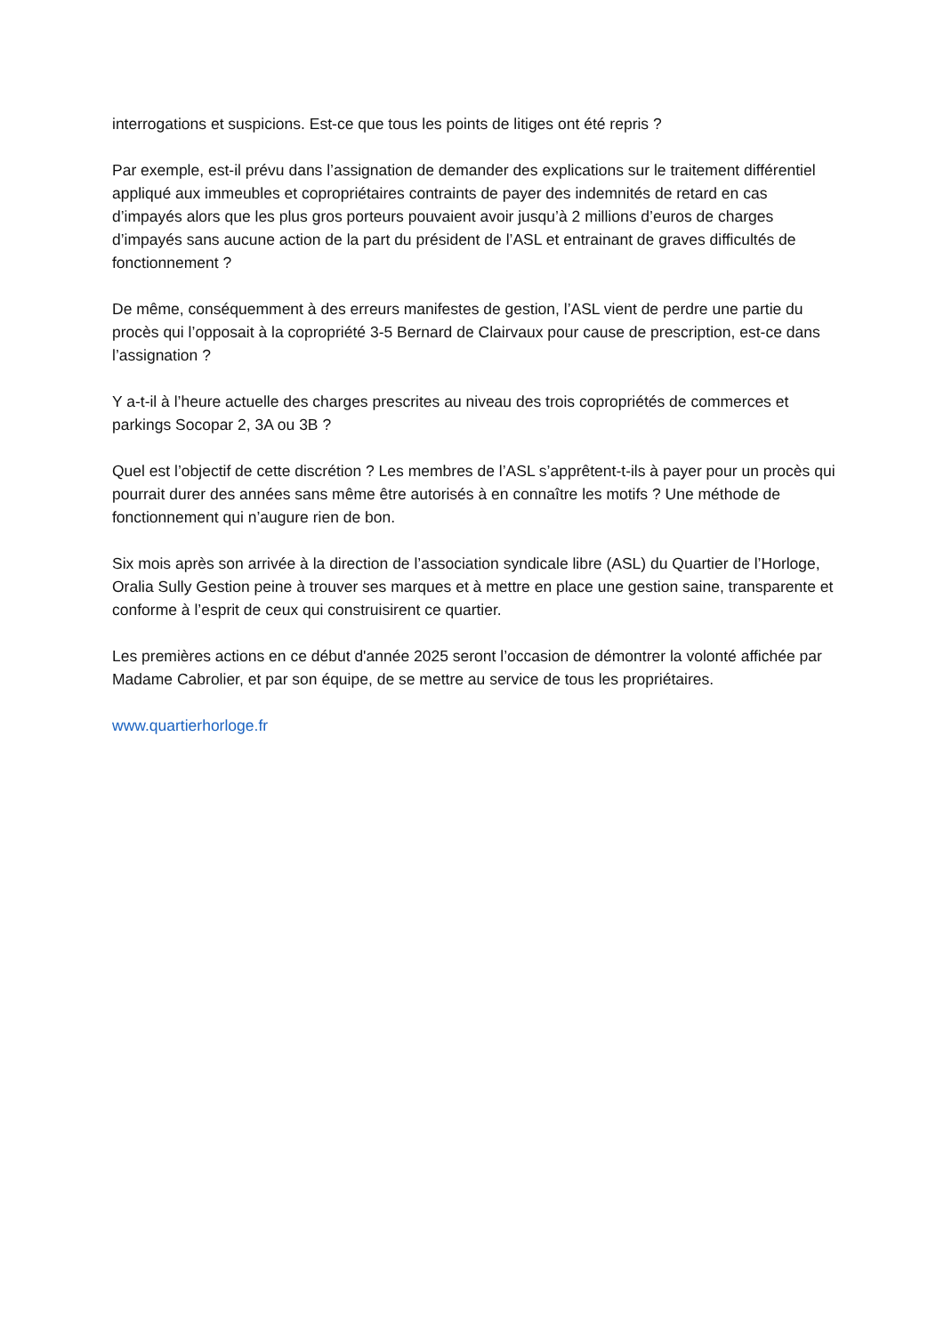interrogations et suspicions. Est-ce que tous les points de litiges ont été repris ?
Par exemple, est-il prévu dans l’assignation de demander des explications sur le traitement différentiel appliqué aux immeubles et copropriétaires contraints de payer des indemnités de retard en cas d’impayés alors que les plus gros porteurs pouvaient avoir jusqu’à 2 millions d’euros de charges d’impayés sans aucune action de la part du président de l’ASL et entrainant de graves difficultés de fonctionnement ?
De même, conséquemment à des erreurs manifestes de gestion, l’ASL vient de perdre une partie du procès qui l’opposait à la copropriété 3-5 Bernard de Clairvaux pour cause de prescription, est-ce dans l’assignation ?
Y a-t-il à l’heure actuelle des charges prescrites au niveau des trois copropriétés de commerces et parkings Socopar 2, 3A ou 3B ?
Quel est l’objectif de cette discrétion ? Les membres de l’ASL s’apprêtent-t-ils à payer pour un procès qui pourrait durer des années sans même être autorisés à en connaître les motifs ? Une méthode de fonctionnement qui n’augure rien de bon.
Six mois après son arrivée à la direction de l’association syndicale libre (ASL) du Quartier de l’Horloge, Oralia Sully Gestion peine à trouver ses marques et à mettre en place une gestion saine, transparente et conforme à l’esprit de ceux qui construisirent ce quartier.
Les premières actions en ce début d'année 2025 seront l’occasion de démontrer la volonté affichée par Madame Cabrolier, et par son équipe, de se mettre au service de tous les propriétaires.
www.quartierhorloge.fr